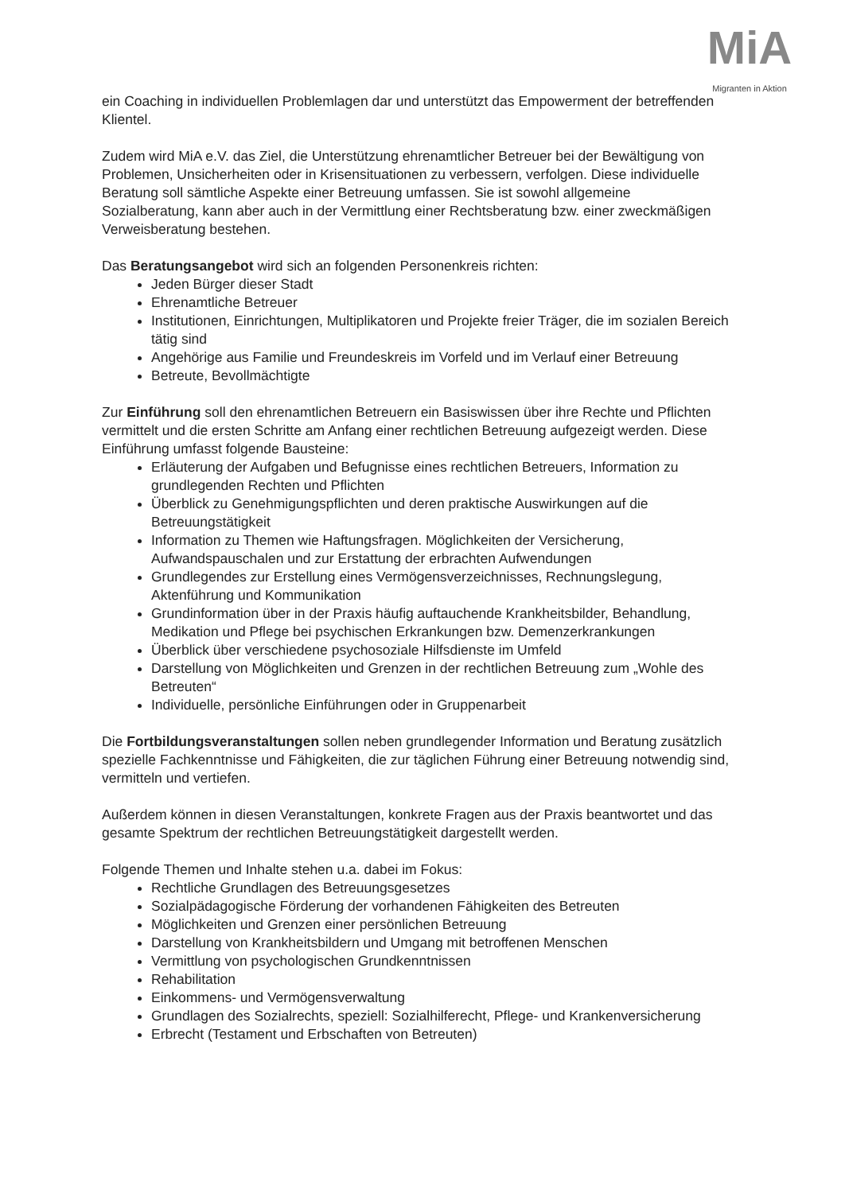MiA
Migranten in Aktion
ein Coaching in individuellen Problemlagen dar und unterstützt das Empowerment der betreffenden Klientel.
Zudem wird MiA e.V. das Ziel, die Unterstützung ehrenamtlicher Betreuer bei der Bewältigung von Problemen, Unsicherheiten oder in Krisensituationen zu verbessern, verfolgen. Diese individuelle Beratung soll sämtliche Aspekte einer Betreuung umfassen. Sie ist sowohl allgemeine Sozialberatung, kann aber auch in der Vermittlung einer Rechtsberatung bzw. einer zweckmäßigen Verweisberatung bestehen.
Das Beratungsangebot wird sich an folgenden Personenkreis richten:
Jeden Bürger dieser Stadt
Ehrenamtliche Betreuer
Institutionen, Einrichtungen, Multiplikatoren und Projekte freier Träger, die im sozialen Bereich tätig sind
Angehörige aus Familie und Freundeskreis im Vorfeld und im Verlauf einer Betreuung
Betreute, Bevollmächtigte
Zur Einführung soll den ehrenamtlichen Betreuern ein Basiswissen über ihre Rechte und Pflichten vermittelt und die ersten Schritte am Anfang einer rechtlichen Betreuung aufgezeigt werden. Diese Einführung umfasst folgende Bausteine:
Erläuterung der Aufgaben und Befugnisse eines rechtlichen Betreuers, Information zu grundlegenden Rechten und Pflichten
Überblick zu Genehmigungspflichten und deren praktische Auswirkungen auf die Betreuungstätigkeit
Information zu Themen wie Haftungsfragen. Möglichkeiten der Versicherung, Aufwandspauschalen und zur Erstattung der erbrachten Aufwendungen
Grundlegendes zur Erstellung eines Vermögensverzeichnisses, Rechnungslegung, Aktenführung und Kommunikation
Grundinformation über in der Praxis häufig auftauchende Krankheitsbilder, Behandlung, Medikation und Pflege bei psychischen Erkrankungen bzw. Demenzerkrankungen
Überblick über verschiedene psychosoziale Hilfsdienste im Umfeld
Darstellung von Möglichkeiten und Grenzen in der rechtlichen Betreuung zum „Wohle des Betreuten“
Individuelle, persönliche Einführungen oder in Gruppenarbeit
Die Fortbildungsveranstaltungen sollen neben grundlegender Information und Beratung zusätzlich spezielle Fachkenntnisse und Fähigkeiten, die zur täglichen Führung einer Betreuung notwendig sind, vermitteln und vertiefen.
Außerdem können in diesen Veranstaltungen, konkrete Fragen aus der Praxis beantwortet und das gesamte Spektrum der rechtlichen Betreuungstätigkeit dargestellt werden.
Folgende Themen und Inhalte stehen u.a. dabei im Fokus:
Rechtliche Grundlagen des Betreuungsgesetzes
Sozialpädagogische Förderung der vorhandenen Fähigkeiten des Betreuten
Möglichkeiten und Grenzen einer persönlichen Betreuung
Darstellung von Krankheitsbildern und Umgang mit betroffenen Menschen
Vermittlung von psychologischen Grundkenntnissen
Rehabilitation
Einkommens- und Vermögensverwaltung
Grundlagen des Sozialrechts, speziell: Sozialhilferecht, Pflege- und Krankenversicherung
Erbrecht (Testament und Erbschaften von Betreuten)